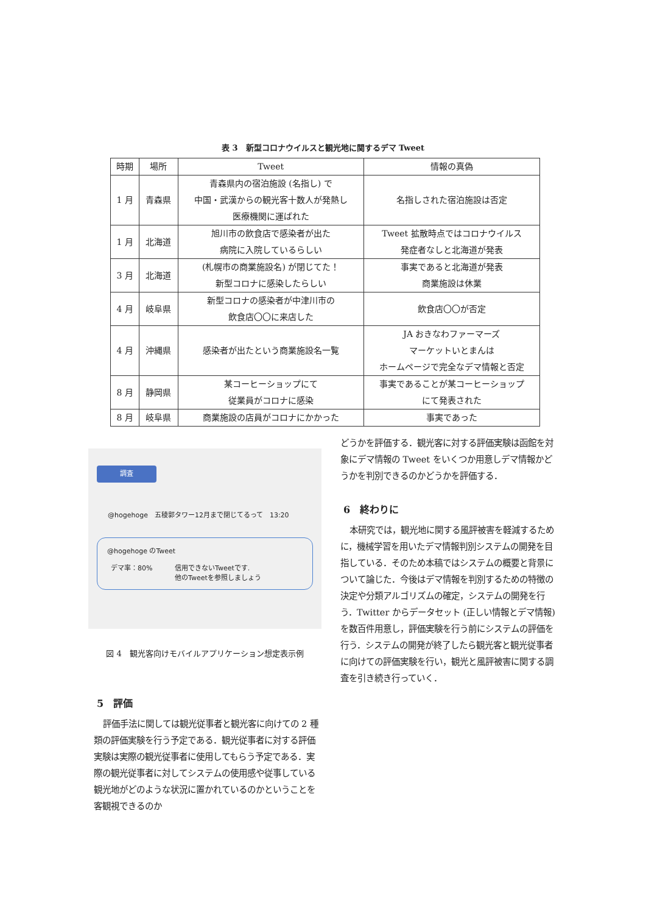表 3　新型コロナウイルスと観光地に関するデマ Tweet
| 時期 | 場所 | Tweet | 情報の真偽 |
| --- | --- | --- | --- |
| 1 月 | 青森県 | 青森県内の宿泊施設 (名指し) で 中国・武漢からの観光客十数人が発熱し 医療機関に運ばれた | 名指しされた宿泊施設は否定 |
| 1 月 | 北海道 | 旭川市の飲食店で感染者が出た 病院に入院しているらしい | Tweet 拡散時点ではコロナウイルス 発症者なしと北海道が発表 |
| 3 月 | 北海道 | (札幌市の商業施設名) が閉じてた！ 新型コロナに感染したらしい | 事実であると北海道が発表 商業施設は休業 |
| 4 月 | 岐阜県 | 新型コロナの感染者が中津川市の 飲食店〇〇に来店した | 飲食店〇〇が否定 |
| 4 月 | 沖縄県 | 感染者が出たという商業施設名一覧 | JA おきなわファーマーズ マーケットいとまんは ホームページで完全なデマ情報と否定 |
| 8 月 | 静岡県 | 某コーヒーショップにて 従業員がコロナに感染 | 事実であることが某コーヒーショップ にて発表された |
| 8 月 | 岐阜県 | 商業施設の店員がコロナにかかった | 事実であった |
調査
@hogehoge　五稜郭タワー12月まで閉じてるって　13:20
@hogehoge のTweet
デマ率：80% 信用できないTweetです.
他のTweetを参照しましょう
図 4　観光客向けモバイルアプリケーション想定表示例
5　評価
評価手法に関しては観光従事者と観光客に向けての 2 種類の評価実験を行う予定である．観光従事者に対する評価実験は実際の観光従事者に使用してもらう予定である．実際の観光従事者に対してシステムの使用感や従事している観光地がどのような状況に置かれているのかということを客観視できるのか
どうかを評価する．観光客に対する評価実験は函館を対象にデマ情報の Tweet をいくつか用意しデマ情報かどうかを判別できるのかどうかを評価する．
6　終わりに
本研究では，観光地に関する風評被害を軽減するために，機械学習を用いたデマ情報判別システムの開発を目指している．そのため本稿ではシステムの概要と背景について論じた．今後はデマ情報を判別するための特徴の決定や分類アルゴリズムの確定，システムの開発を行う．Twitter からデータセット (正しい情報とデマ情報) を数百件用意し，評価実験を行う前にシステムの評価を行う．システムの開発が終了したら観光客と観光従事者に向けての評価実験を行い，観光と風評被害に関する調査を引き続き行っていく．